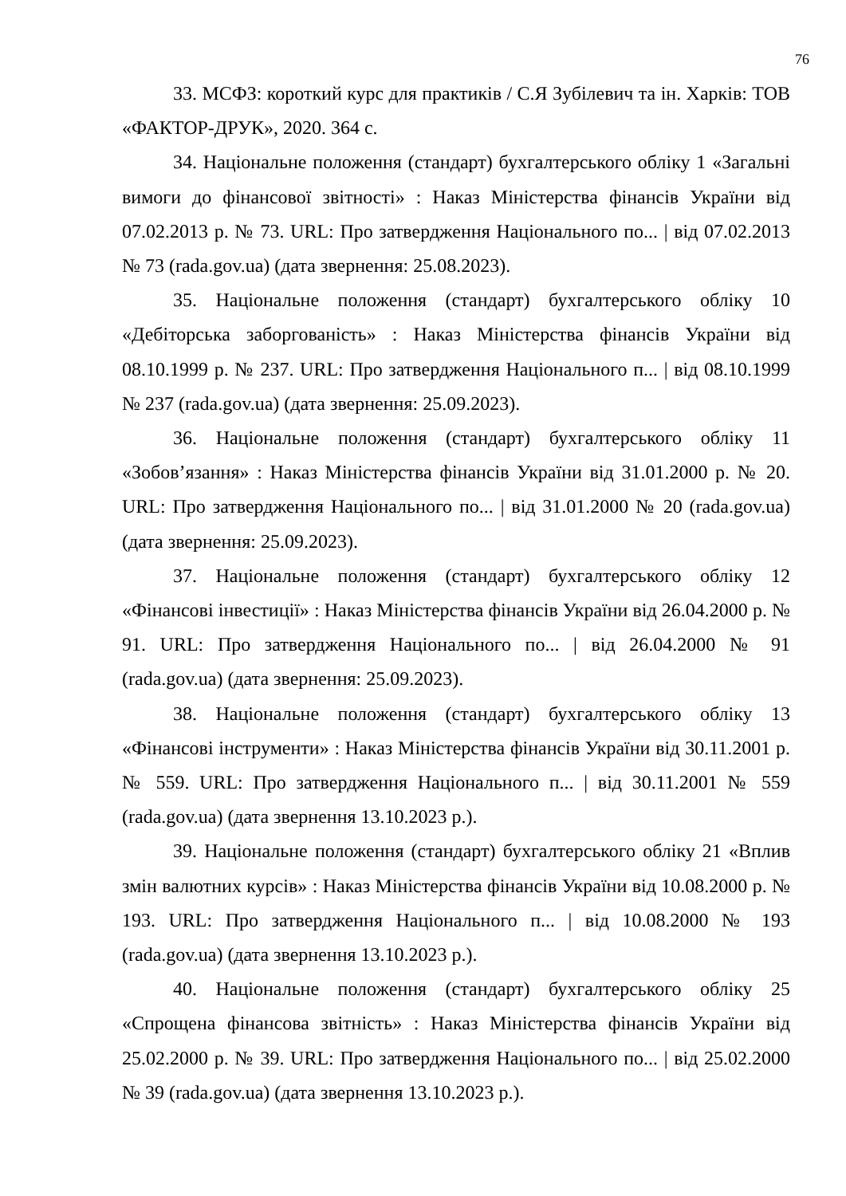76
33. МСФЗ: короткий курс для практиків / С.Я Зубілевич та ін. Харків: ТОВ «ФАКТОР-ДРУК», 2020. 364 с.
34. Національне положення (стандарт) бухгалтерського обліку 1 «Загальні вимоги до фінансової звітності» : Наказ Міністерства фінансів України від 07.02.2013 р. № 73. URL: Про затвердження Національного по... | від 07.02.2013 № 73 (rada.gov.ua) (дата звернення: 25.08.2023).
35. Національне положення (стандарт) бухгалтерського обліку 10 «Дебіторська заборгованість» : Наказ Міністерства фінансів України від 08.10.1999 р. № 237. URL: Про затвердження Національного п... | від 08.10.1999 № 237 (rada.gov.ua) (дата звернення: 25.09.2023).
36. Національне положення (стандарт) бухгалтерського обліку 11 «Зобов’язання» : Наказ Міністерства фінансів України від 31.01.2000 р. № 20. URL: Про затвердження Національного по... | від 31.01.2000 № 20 (rada.gov.ua) (дата звернення: 25.09.2023).
37. Національне положення (стандарт) бухгалтерського обліку 12 «Фінансові інвестиції» : Наказ Міністерства фінансів України від 26.04.2000 р. № 91. URL: Про затвердження Національного по... | від 26.04.2000 № 91 (rada.gov.ua) (дата звернення: 25.09.2023).
38. Національне положення (стандарт) бухгалтерського обліку 13 «Фінансові інструменти» : Наказ Міністерства фінансів України від 30.11.2001 р. № 559. URL: Про затвердження Національного п... | від 30.11.2001 № 559 (rada.gov.ua) (дата звернення 13.10.2023 р.).
39. Національне положення (стандарт) бухгалтерського обліку 21 «Вплив змін валютних курсів» : Наказ Міністерства фінансів України від 10.08.2000 р. № 193. URL: Про затвердження Національного п... | від 10.08.2000 № 193 (rada.gov.ua) (дата звернення 13.10.2023 р.).
40. Національне положення (стандарт) бухгалтерського обліку 25 «Спрощена фінансова звітність» : Наказ Міністерства фінансів України від 25.02.2000 р. № 39. URL: Про затвердження Національного по... | від 25.02.2000 № 39 (rada.gov.ua) (дата звернення 13.10.2023 р.).